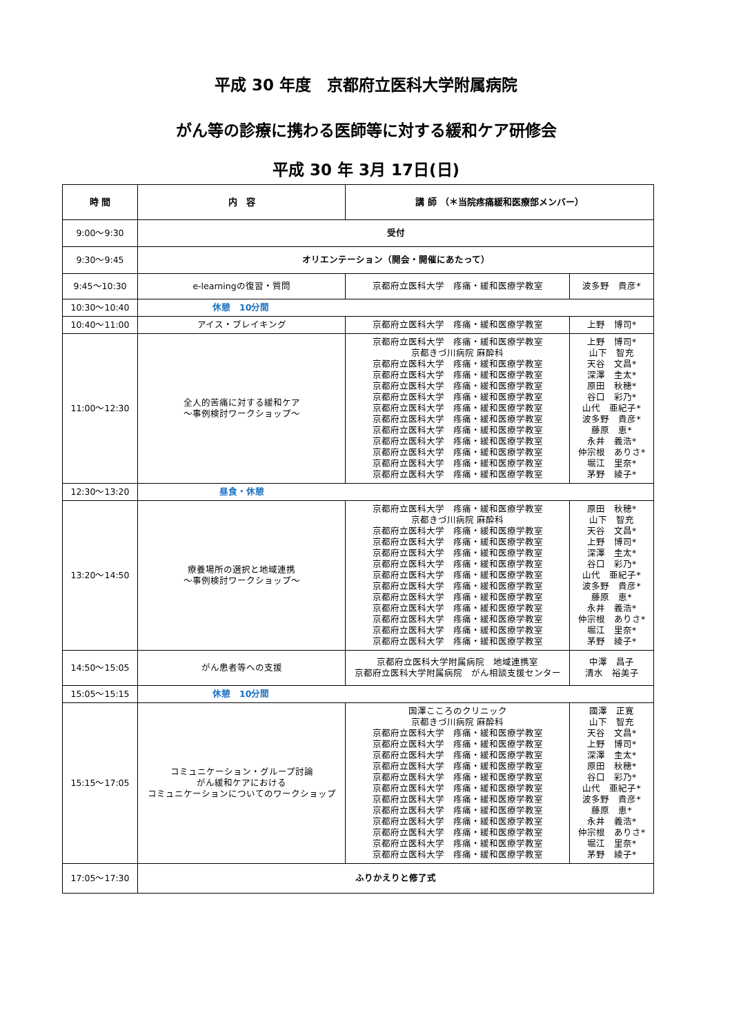平成 30 年度　京都府立医科大学附属病院
がん等の診療に携わる医師等に対する緩和ケア研修会
平成 30 年 3月 17日(日)
| 時 間 | 内 容 | 講 師 （＊当院疼痛緩和医療部メンバー） | |
| --- | --- | --- | --- |
| 9:00～9:30 | 受付 | | |
| 9:30～9:45 | オリエンテーション（開会・開催にあたって） | | |
| 9:45～10:30 | e-learningの復習・質問 | 京都府立医科大学 疼痛・緩和医療学教室 | 波多野 貴彦* |
| 10:30～10:40 | 休憩 10分間 | | |
| 10:40～11:00 | アイス・ブレイキング | 京都府立医科大学 疼痛・緩和医療学教室 | 上野 博司* |
| 11:00～12:30 | 全人的苦痛に対する緩和ケア ～事例検討ワークショップ～ | 京都府立医科大学 疼痛・緩和医療学教室 京都きづ川病院 麻酔科 京都府立医科大学 疼痛・緩和医療学教室 京都府立医科大学 疼痛・緩和医療学教室 京都府立医科大学 疼痛・緩和医療学教室 京都府立医科大学 疼痛・緩和医療学教室 京都府立医科大学 疼痛・緩和医療学教室 京都府立医科大学 疼痛・緩和医療学教室 京都府立医科大学 疼痛・緩和医療学教室 京都府立医科大学 疼痛・緩和医療学教室 京都府立医科大学 疼痛・緩和医療学教室 京都府立医科大学 疼痛・緩和医療学教室 京都府立医科大学 疼痛・緩和医療学教室 | 上野 博司* 山下 智充 天谷 文昌* 深澤 圭太* 原田 秋穂* 谷口 彩乃* 山代 亜紀子* 波多野 貴彦* 藤原 恵* 永井 義浩* 仲宗根 ありさ* 堀江 里奈* 茅野 綾子* |
| 12:30～13:20 | 昼食・休憩 | | |
| 13:20～14:50 | 療養場所の選択と地域連携 ～事例検討ワークショップ～ | 京都府立医科大学 疼痛・緩和医療学教室 京都きづ川病院 麻酔科 京都府立医科大学 疼痛・緩和医療学教室 京都府立医科大学 疼痛・緩和医療学教室 京都府立医科大学 疼痛・緩和医療学教室 京都府立医科大学 疼痛・緩和医療学教室 京都府立医科大学 疼痛・緩和医療学教室 京都府立医科大学 疼痛・緩和医療学教室 京都府立医科大学 疼痛・緩和医療学教室 京都府立医科大学 疼痛・緩和医療学教室 京都府立医科大学 疼痛・緩和医療学教室 京都府立医科大学 疼痛・緩和医療学教室 京都府立医科大学 疼痛・緩和医療学教室 | 原田 秋穂* 山下 智充 天谷 文昌* 上野 博司* 深澤 圭太* 谷口 彩乃* 山代 亜紀子* 波多野 貴彦* 藤原 恵* 永井 義浩* 仲宗根 ありさ* 堀江 里奈* 茅野 綾子* |
| 14:50～15:05 | がん患者等への支援 | 京都府立医科大学附属病院 地域連携室 京都府立医科大学附属病院 がん相談支援センター | 中澤 昌子 清水 裕美子 |
| 15:05～15:15 | 休憩 10分間 | | |
| 15:15～17:05 | コミュニケーション・グループ討論 がん緩和ケアにおける コミュニケーションについてのワークショップ | 国澤こころのクリニック 京都きづ川病院 麻酔科 京都府立医科大学 疼痛・緩和医療学教室 京都府立医科大学 疼痛・緩和医療学教室 京都府立医科大学 疼痛・緩和医療学教室 京都府立医科大学 疼痛・緩和医療学教室 京都府立医科大学 疼痛・緩和医療学教室 京都府立医科大学 疼痛・緩和医療学教室 京都府立医科大学 疼痛・緩和医療学教室 京都府立医科大学 疼痛・緩和医療学教室 京都府立医科大学 疼痛・緩和医療学教室 京都府立医科大学 疼痛・緩和医療学教室 京都府立医科大学 疼痛・緩和医療学教室 京都府立医科大学 疼痛・緩和医療学教室 | 國澤 正寛 山下 智充 天谷 文昌* 上野 博司* 深澤 圭太* 原田 秋穂* 谷口 彩乃* 山代 亜紀子* 波多野 貴彦* 藤原 恵* 永井 義浩* 仲宗根 ありさ* 堀江 里奈* 茅野 綾子* |
| 17:05～17:30 | ふりかえりと修了式 | | |